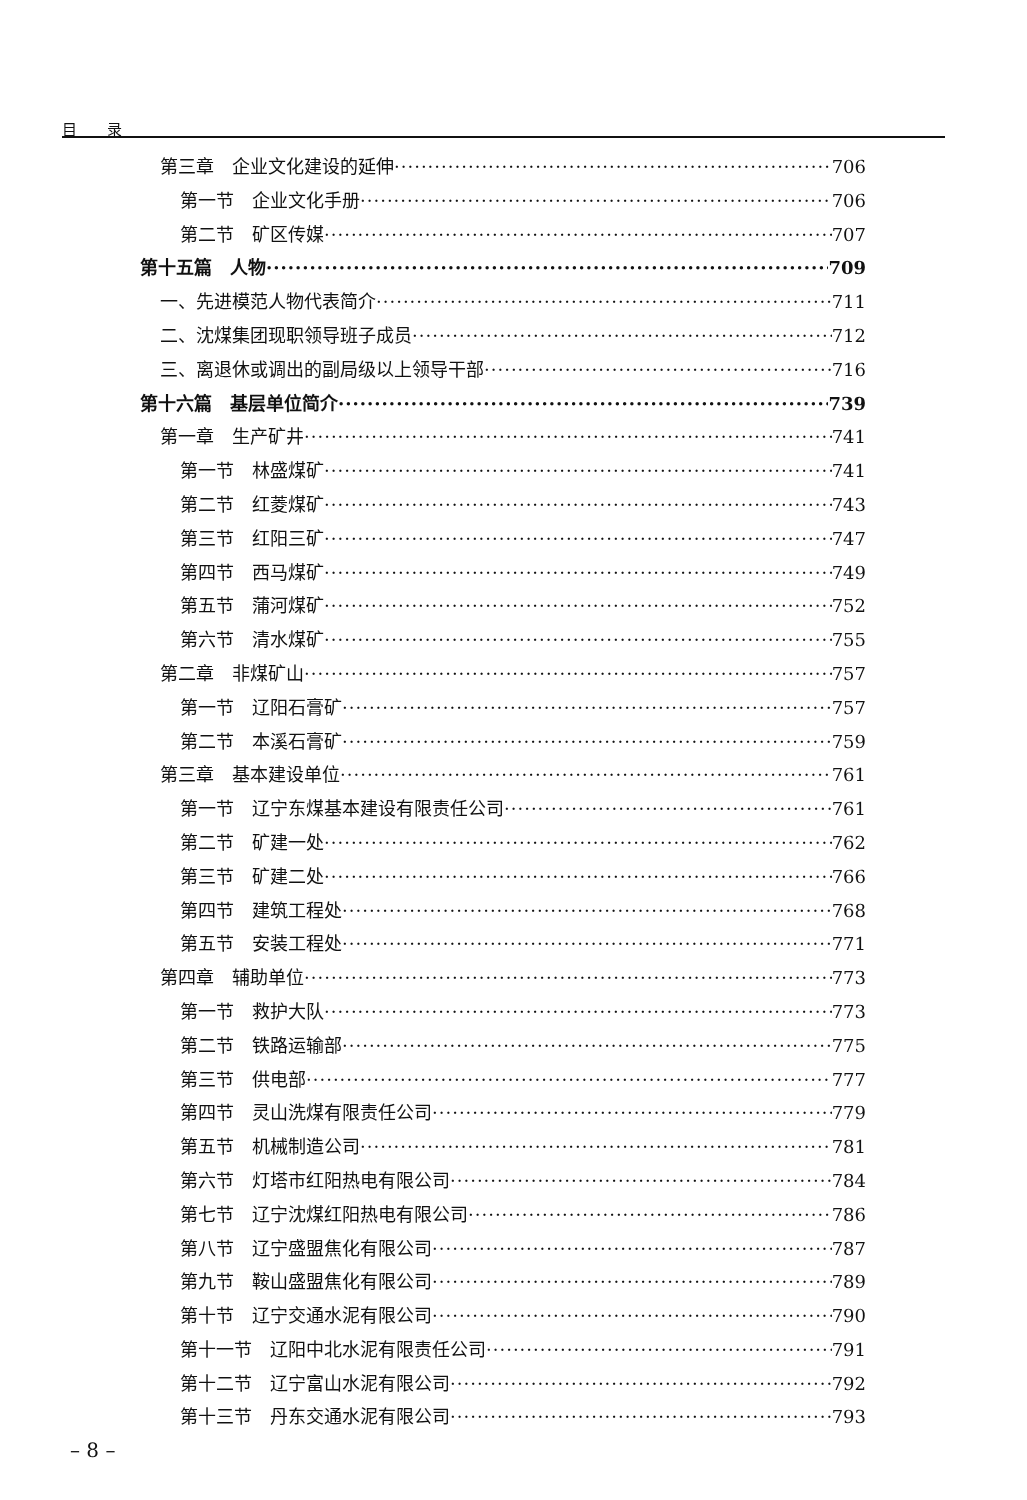目　　录
第三章　企业文化建设的延伸 706
第一节　企业文化手册 706
第二节　矿区传媒 707
第十五篇　人物 709
一、先进模范人物代表简介 711
二、沈煤集团现职领导班子成员 712
三、离退休或调出的副局级以上领导干部 716
第十六篇　基层单位简介 739
第一章　生产矿井 741
第一节　林盛煤矿 741
第二节　红菱煤矿 743
第三节　红阳三矿 747
第四节　西马煤矿 749
第五节　蒲河煤矿 752
第六节　清水煤矿 755
第二章　非煤矿山 757
第一节　辽阳石膏矿 757
第二节　本溪石膏矿 759
第三章　基本建设单位 761
第一节　辽宁东煤基本建设有限责任公司 761
第二节　矿建一处 762
第三节　矿建二处 766
第四节　建筑工程处 768
第五节　安装工程处 771
第四章　辅助单位 773
第一节　救护大队 773
第二节　铁路运输部 775
第三节　供电部 777
第四节　灵山洗煤有限责任公司 779
第五节　机械制造公司 781
第六节　灯塔市红阳热电有限公司 784
第七节　辽宁沈煤红阳热电有限公司 786
第八节　辽宁盛盟焦化有限公司 787
第九节　鞍山盛盟焦化有限公司 789
第十节　辽宁交通水泥有限公司 790
第十一节　辽阳中北水泥有限责任公司 791
第十二节　辽宁富山水泥有限公司 792
第十三节　丹东交通水泥有限公司 793
– 8 –